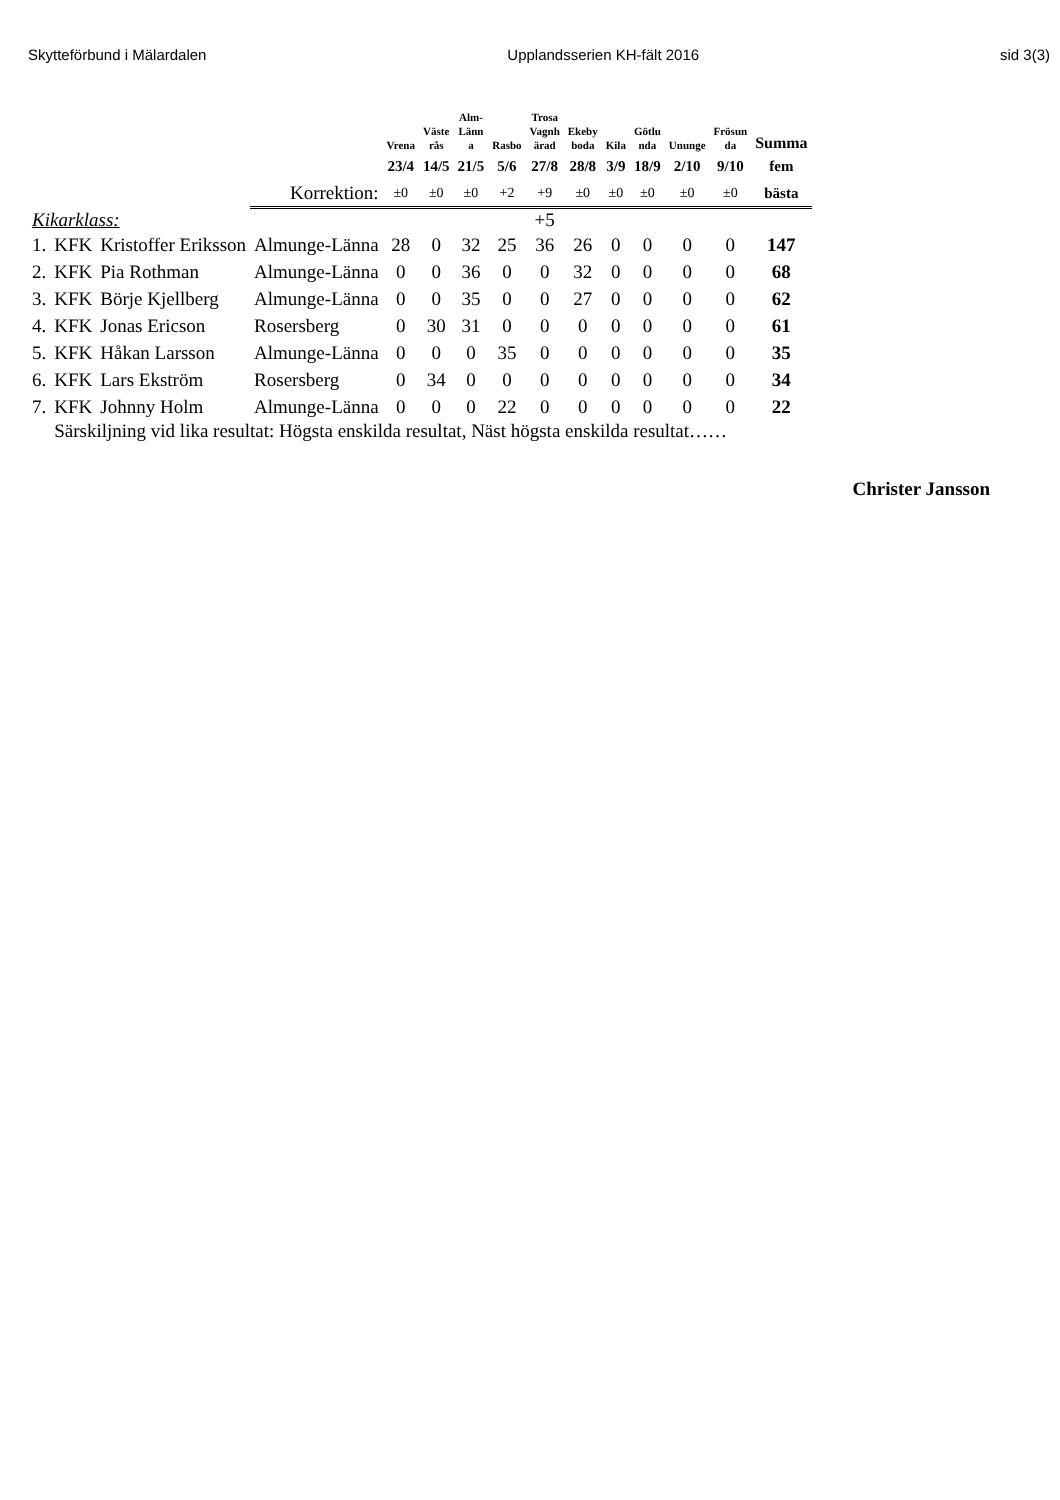Skytteförbund i Mälardalen Upplandsserien KH-fält 2016 sid 3(3)
| | | | | Vrena | Väste rås | Alm- Länn a | Rasbo | Trosa Vagnh ärad | Ekeby boda | Kila | Götlu nda | Ununge | Frösun da | Summa |
| --- | --- | --- | --- | --- | --- | --- | --- | --- | --- | --- | --- | --- | --- | --- |
| | | | | 23/4 | 14/5 | 21/5 | 5/6 | 27/8 | 28/8 | 3/9 | 18/9 | 2/10 | 9/10 | fem |
| | | | Korrektion: | ±0 | ±0 | ±0 | +2 | +9 | ±0 | ±0 | ±0 | ±0 | ±0 | bästa |
| Kikarklass: | | | | | | | | +5 | | | | | | |
| 1. | KFK | Kristoffer Eriksson | Almunge-Länna | 28 | 0 | 32 | 25 | 36 | 26 | 0 | 0 | 0 | 0 | 147 |
| 2. | KFK | Pia Rothman | Almunge-Länna | 0 | 0 | 36 | 0 | 0 | 32 | 0 | 0 | 0 | 0 | 68 |
| 3. | KFK | Börje Kjellberg | Almunge-Länna | 0 | 0 | 35 | 0 | 0 | 27 | 0 | 0 | 0 | 0 | 62 |
| 4. | KFK | Jonas Ericson | Rosersberg | 0 | 30 | 31 | 0 | 0 | 0 | 0 | 0 | 0 | 0 | 61 |
| 5. | KFK | Håkan Larsson | Almunge-Länna | 0 | 0 | 0 | 35 | 0 | 0 | 0 | 0 | 0 | 0 | 35 |
| 6. | KFK | Lars Ekström | Rosersberg | 0 | 34 | 0 | 0 | 0 | 0 | 0 | 0 | 0 | 0 | 34 |
| 7. | KFK | Johnny Holm | Almunge-Länna | 0 | 0 | 0 | 22 | 0 | 0 | 0 | 0 | 0 | 0 | 22 |
| | Särskiljning vid lika resultat: Högsta enskilda resultat, Näst högsta enskilda resultat…… | | | | | | | | | | | | | |
Christer Jansson